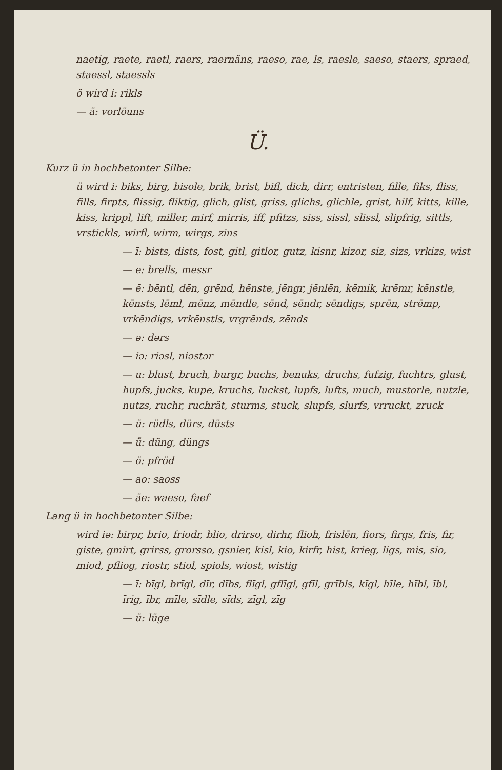naetig, raete, raetl, raers, raernäns, raeso, rae, ls, raesle, saeso, staers, spraed, staessl, staessls
ö wird i: rikls
— ä: vorlöuns
Ü.
Kurz ü in hochbetonter Silbe:
ü wird i: biks, birg, bisole, brik, brist, bifl, dich, dirr, entristen, fille, fiks, fliss, fills, firpts, flissig, fliktig, glich, glist, griss, glichs, glichle, grist, hilf, kitts, kille, kiss, krippl, lift, miller, mirf, mirris, iff, pfitzs, siss, sissl, slissl, slipfrig, sittls, vrstickls, wirfl, wirm, wirgs, zins
— ī: bists, dists, fost, gitl, gitlor, gutz, kisnr, kizor, siz, sizs, vrkizs, wist
— e: brells, messr
— ē: bēntl, dēn, grēnd, hēnste, jēngr, jēnlēn, kēmik, krēmr, kēnstle, kēnsts, lēml, mēnz, mēndle, sēnd, sēndr, sēndigs, sprēn, strēmp, vrkēndigs, vrkēnstls, vrgrēnds, zēnds
— ə: dərs
— iə: riəsl, niəstər
— u: blust, bruch, burgr, buchs, benuks, druchs, fufzig, fuchtrs, glust, hupfs, jucks, kupe, kruchs, luckst, lupfs, lufts, much, mustorle, nutzle, nutzs, ruchr, ruchrät, sturms, stuck, slupfs, slurfs, vrruckt, zruck
— ü: rüdls, dürs, düsts
— ǖ: düng, düngs
— ö: pfröd
— ao: saoss
— äe: waeso, faef
Lang ü in hochbetonter Silbe:
wird iə: birpr, brio, friodr, blio, drirso, dirhr, flioh, frislēn, fiors, firgs, fris, fir, giste, gmirt, grirss, grorsso, gsnier, kisl, kio, kirfr, hist, krieg, ligs, mis, sio, miod, pfliog, riostr, stiol, spiols, wiost, wistig
— ī: bīgl, brīgl, dīr, dībs, flīgl, gflīgl, gfīl, grībls, kīgl, hīle, hībl, ībl, īrig, ībr, mīle, sīdle, sīds, zīgl, zīg
— ü: lüge